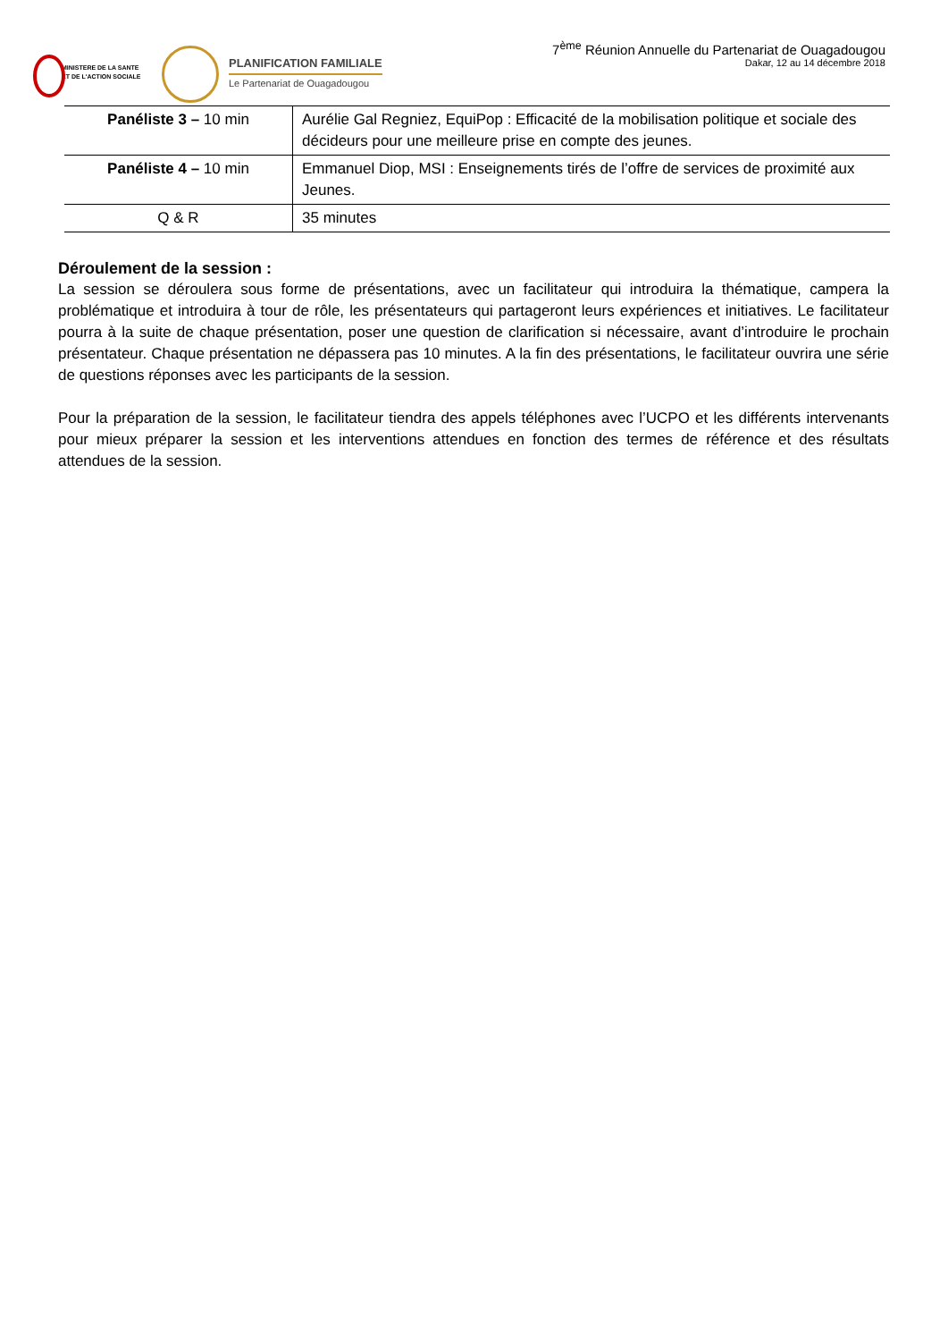MINISTERE DE LA SANTE
ET DE L'ACTION SOCIALE
PLANIFICATION FAMILIALE
Le Partenariat de Ouagadougou
7<sup>ème</sup> Réunion Annuelle du Partenariat de Ouagadougou
Dakar, 12 au 14 décembre 2018
| Panéliste 3 – 10 min | Aurélie Gal Regniez, EquiPop : Efficacité de la mobilisation politique et sociale des décideurs pour une meilleure prise en compte des jeunes. |
| Panéliste 4 – 10 min | Emmanuel Diop, MSI : Enseignements tirés de l’offre de services de proximité aux Jeunes. |
| Q & R | 35 minutes |
Déroulement de la session :
La session se déroulera sous forme de présentations, avec un facilitateur qui introduira la thématique, campera la problématique et introduira à tour de rôle, les présentateurs qui partageront leurs expériences et initiatives. Le facilitateur pourra à la suite de chaque présentation, poser une question de clarification si nécessaire, avant d’introduire le prochain présentateur. Chaque présentation ne dépassera pas 10 minutes. A la fin des présentations, le facilitateur ouvrira une série de questions réponses avec les participants de la session.
Pour la préparation de la session, le facilitateur tiendra des appels téléphones avec l’UCPO et les différents intervenants pour mieux préparer la session et les interventions attendues en fonction des termes de référence et des résultats attendues de la session.